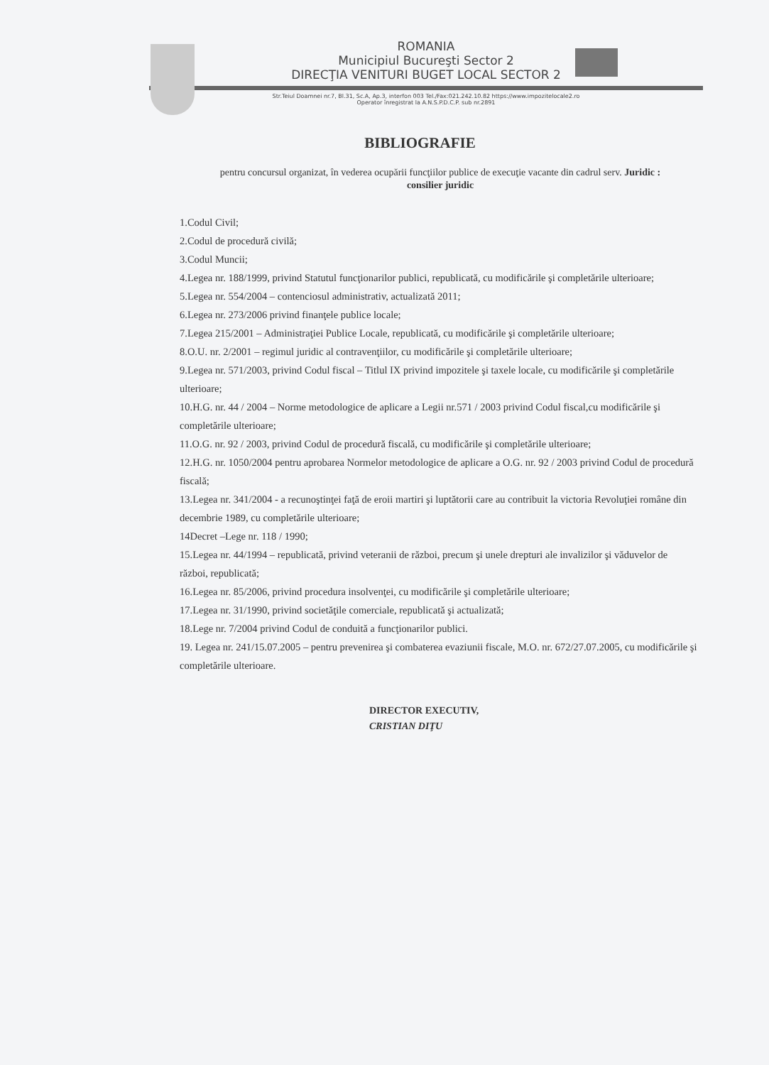ROMANIA
Municipiul Bucureşti Sector 2
DIRECŢIA VENITURI BUGET LOCAL SECTOR 2
Str.Teiul Doamnei nr.7, Bl.31, Sc.A, Ap.3, interfon 003 Tel./Fax:021.242.10.82 https://www.impozitelocale2.ro
Operator înregistrat la A.N.S.P.D.C.P. sub nr.2891
BIBLIOGRAFIE
pentru concursul organizat, în vederea ocupării funcţiilor publice de execuţie vacante din cadrul serv. Juridic :
consilier juridic
1.Codul Civil;
2.Codul de procedură civilă;
3.Codul Muncii;
4.Legea nr. 188/1999, privind Statutul funcţionarilor publici, republicată, cu modificările şi completările ulterioare;
5.Legea nr. 554/2004 – contenciosul administrativ, actualizată 2011;
6.Legea nr. 273/2006 privind finanţele publice locale;
7.Legea 215/2001 – Administraţiei Publice Locale, republicată, cu modificările şi completările ulterioare;
8.O.U. nr. 2/2001 – regimul juridic al contravenţiilor, cu modificările şi completările ulterioare;
9.Legea nr. 571/2003, privind Codul fiscal – Titlul IX privind impozitele şi taxele locale, cu modificările şi completările ulterioare;
10.H.G. nr. 44 / 2004 – Norme metodologice de aplicare a Legii nr.571 / 2003 privind Codul fiscal,cu modificările şi completările ulterioare;
11.O.G. nr. 92 / 2003, privind Codul de procedură fiscală, cu modificările şi completările ulterioare;
12.H.G. nr. 1050/2004 pentru aprobarea Normelor metodologice de aplicare a O.G. nr. 92 / 2003 privind Codul de procedură fiscală;
13.Legea nr. 341/2004 - a recunoştinţei faţă de eroii martiri şi luptătorii care au contribuit la victoria Revoluţiei române din decembrie 1989, cu completările ulterioare;
14Decret –Lege nr. 118 / 1990;
15.Legea nr. 44/1994 – republicată, privind veteranii de război, precum şi unele drepturi ale invalizilor şi văduvelor de război, republicată;
16.Legea nr. 85/2006, privind procedura insolvenţei, cu modificările şi completările ulterioare;
17.Legea nr. 31/1990, privind societăţile comerciale, republicată şi actualizată;
18.Lege nr. 7/2004 privind Codul de conduită a funcţionarilor publici.
19. Legea nr. 241/15.07.2005 – pentru prevenirea şi combaterea evaziunii fiscale, M.O. nr. 672/27.07.2005, cu modificările şi completările ulterioare.
DIRECTOR EXECUTIV,
CRISTIAN DIŢU